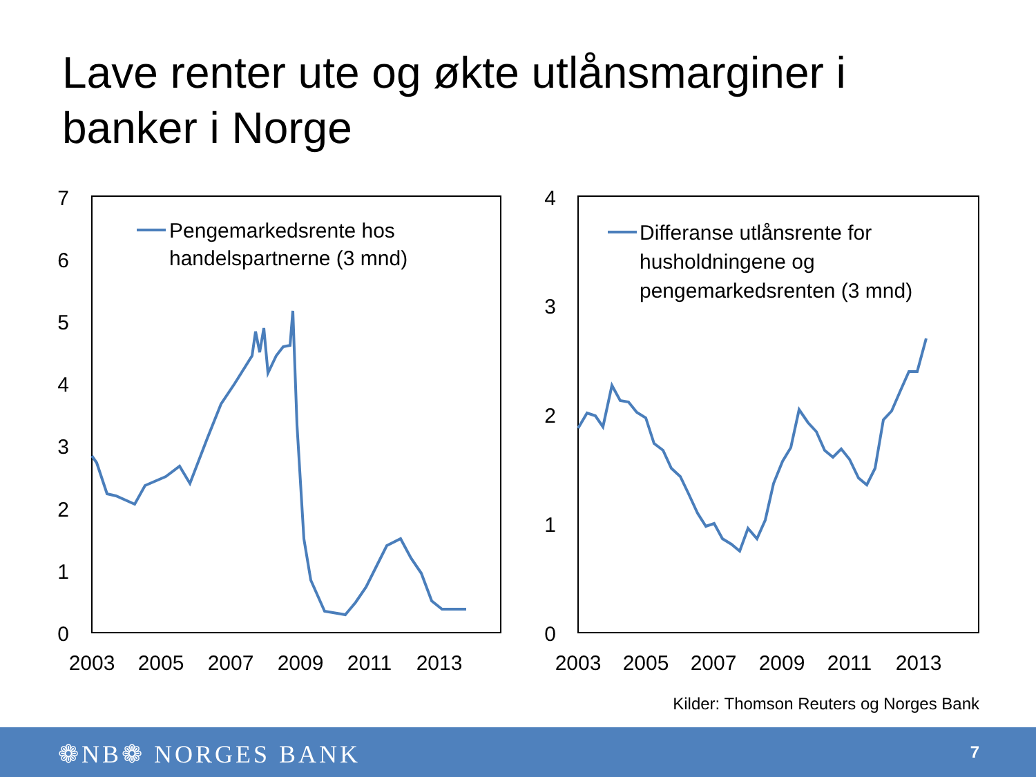Lave renter ute og økte utlånsmarginer i banker i Norge
0
1
2
3
4
5
6
7
2003
2005
2007
2009
2011
2013
Pengemarkedsrente hos
handelspartnerne (3 mnd)
0
1
2
3
4
2003
2005
2007
2009
2011
2013
Differanse utlånsrente for
husholdningene og
pengemarkedsrenten (3 mnd)
Kilder: Thomson Reuters og Norges Bank
❁NB❁ NORGES BANK 7